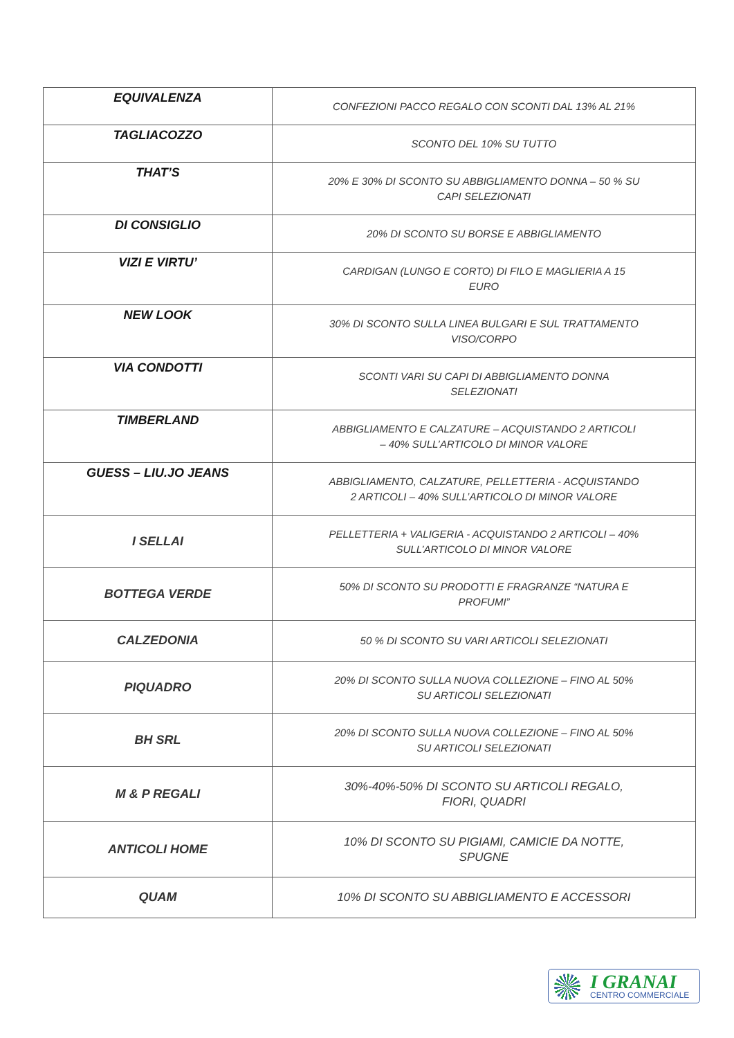| EQUIVALENZA | CONFEZIONI PACCO REGALO CON SCONTI DAL 13% AL 21% |
| TAGLIACOZZO | SCONTO DEL 10% SU TUTTO |
| THAT’S | 20% E 30% DI SCONTO SU ABBIGLIAMENTO DONNA – 50 % SU CAPI SELEZIONATI |
| DI CONSIGLIO | 20% DI SCONTO SU BORSE E ABBIGLIAMENTO |
| VIZI E VIRTU’ | CARDIGAN (LUNGO E CORTO) DI FILO E MAGLIERIA A 15 EURO |
| NEW LOOK | 30% DI SCONTO SULLA LINEA BULGARI E SUL TRATTAMENTO VISO/CORPO |
| VIA CONDOTTI | SCONTI VARI SU CAPI DI ABBIGLIAMENTO DONNA SELEZIONATI |
| TIMBERLAND | ABBIGLIAMENTO E CALZATURE – ACQUISTANDO 2 ARTICOLI – 40% SULL’ARTICOLO DI MINOR VALORE |
| GUESS – LIU.JO JEANS | ABBIGLIAMENTO, CALZATURE, PELLETTERIA - ACQUISTANDO 2 ARTICOLI – 40% SULL’ARTICOLO DI MINOR VALORE |
| I SELLAI | PELLETTERIA + VALIGERIA - ACQUISTANDO 2 ARTICOLI – 40% SULL’ARTICOLO DI MINOR VALORE |
| BOTTEGA VERDE | 50% DI SCONTO SU PRODOTTI E FRAGRANZE “NATURA E PROFUMI” |
| CALZEDONIA | 50 % DI SCONTO SU VARI ARTICOLI SELEZIONATI |
| PIQUADRO | 20% DI SCONTO SULLA NUOVA COLLEZIONE – FINO AL 50% SU ARTICOLI SELEZIONATI |
| BH SRL | 20% DI SCONTO SULLA NUOVA COLLEZIONE – FINO AL 50% SU ARTICOLI SELEZIONATI |
| M & P REGALI | 30%-40%-50% DI SCONTO SU ARTICOLI REGALO, FIORI, QUADRI |
| ANTICOLI HOME | 10% DI SCONTO SU PIGIAMI, CAMICIE DA NOTTE, SPUGNE |
| QUAM | 10% DI SCONTO SU ABBIGLIAMENTO E ACCESSORI |
I GRANAI
CENTRO COMMERCIALE